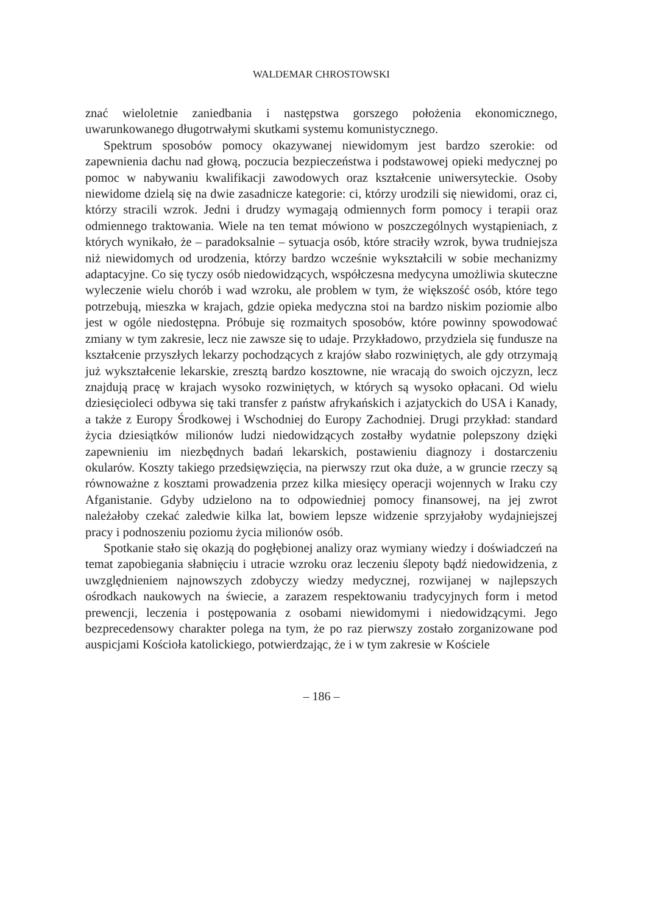WALDEMAR CHROSTOWSKI
znać wieloletnie zaniedbania i następstwa gorszego położenia ekonomicznego, uwarunkowanego długotrwałymi skutkami systemu komunistycznego.
Spektrum sposobów pomocy okazywanej niewidomym jest bardzo szerokie: od zapewnienia dachu nad głową, poczucia bezpieczeństwa i podstawowej opieki medycznej po pomoc w nabywaniu kwalifikacji zawodowych oraz kształcenie uniwersyteckie. Osoby niewidome dzielą się na dwie zasadnicze kategorie: ci, którzy urodzili się niewidomi, oraz ci, którzy stracili wzrok. Jedni i drudzy wymagają odmiennych form pomocy i terapii oraz odmiennego traktowania. Wiele na ten temat mówiono w poszczególnych wystąpieniach, z których wynikało, że – paradoksalnie – sytuacja osób, które straciły wzrok, bywa trudniejsza niż niewidomych od urodzenia, którzy bardzo wcześnie wykształcili w sobie mechanizmy adaptacyjne. Co się tyczy osób niedowidzących, współczesna medycyna umożliwia skuteczne wyleczenie wielu chorób i wad wzroku, ale problem w tym, że większość osób, które tego potrzebują, mieszka w krajach, gdzie opieka medyczna stoi na bardzo niskim poziomie albo jest w ogóle niedostępna. Próbuje się rozmaitych sposobów, które powinny spowodować zmiany w tym zakresie, lecz nie zawsze się to udaje. Przykładowo, przydziela się fundusze na kształcenie przyszłych lekarzy pochodzących z krajów słabo rozwiniętych, ale gdy otrzymają już wykształcenie lekarskie, zresztą bardzo kosztowne, nie wracają do swoich ojczyzn, lecz znajdują pracę w krajach wysoko rozwiniętych, w których są wysoko opłacani. Od wielu dziesięcioleci odbywa się taki transfer z państw afrykańskich i azjatyckich do USA i Kanady, a także z Europy Środkowej i Wschodniej do Europy Zachodniej. Drugi przykład: standard życia dziesiątków milionów ludzi niedowidzących zostałby wydatnie polepszony dzięki zapewnieniu im niezbędnych badań lekarskich, postawieniu diagnozy i dostarczeniu okularów. Koszty takiego przedsięwzięcia, na pierwszy rzut oka duże, a w gruncie rzeczy są równoważne z kosztami prowadzenia przez kilka miesięcy operacji wojennych w Iraku czy Afganistanie. Gdyby udzielono na to odpowiedniej pomocy finansowej, na jej zwrot należałoby czekać zaledwie kilka lat, bowiem lepsze widzenie sprzyjałoby wydajniejszej pracy i podnoszeniu poziomu życia milionów osób.
Spotkanie stało się okazją do pogłębionej analizy oraz wymiany wiedzy i doświadczeń na temat zapobiegania słabnięciu i utracie wzroku oraz leczeniu ślepoty bądź niedowidzenia, z uwzględnieniem najnowszych zdobyczy wiedzy medycznej, rozwijanej w najlepszych ośrodkach naukowych na świecie, a zarazem respektowaniu tradycyjnych form i metod prewencji, leczenia i postępowania z osobami niewidomymi i niedowidzącymi. Jego bezprecedensowy charakter polega na tym, że po raz pierwszy zostało zorganizowane pod auspicjami Kościoła katolickiego, potwierdzając, że i w tym zakresie w Kościele
– 186 –